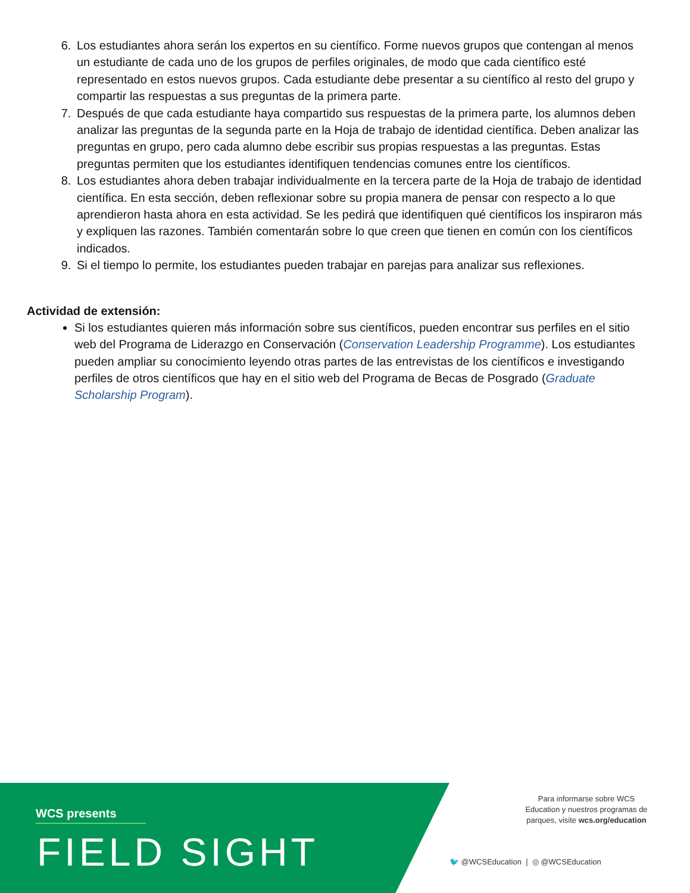6. Los estudiantes ahora serán los expertos en su científico. Forme nuevos grupos que contengan al menos un estudiante de cada uno de los grupos de perfiles originales, de modo que cada científico esté representado en estos nuevos grupos. Cada estudiante debe presentar a su científico al resto del grupo y compartir las respuestas a sus preguntas de la primera parte.
7. Después de que cada estudiante haya compartido sus respuestas de la primera parte, los alumnos deben analizar las preguntas de la segunda parte en la Hoja de trabajo de identidad científica. Deben analizar las preguntas en grupo, pero cada alumno debe escribir sus propias respuestas a las preguntas. Estas preguntas permiten que los estudiantes identifiquen tendencias comunes entre los científicos.
8. Los estudiantes ahora deben trabajar individualmente en la tercera parte de la Hoja de trabajo de identidad científica. En esta sección, deben reflexionar sobre su propia manera de pensar con respecto a lo que aprendieron hasta ahora en esta actividad. Se les pedirá que identifiquen qué científicos los inspiraron más y expliquen las razones. También comentarán sobre lo que creen que tienen en común con los científicos indicados.
9. Si el tiempo lo permite, los estudiantes pueden trabajar en parejas para analizar sus reflexiones.
Actividad de extensión:
Si los estudiantes quieren más información sobre sus científicos, pueden encontrar sus perfiles en el sitio web del Programa de Liderazgo en Conservación (Conservation Leadership Programme). Los estudiantes pueden ampliar su conocimiento leyendo otras partes de las entrevistas de los científicos e investigando perfiles de otros científicos que hay en el sitio web del Programa de Becas de Posgrado (Graduate Scholarship Program).
WCS presents
FIELD SIGHT
Para informarse sobre WCS Education y nuestros programas de parques, visite wcs.org/education
🐦 @WCSEducation | ◎ @WCSEducation